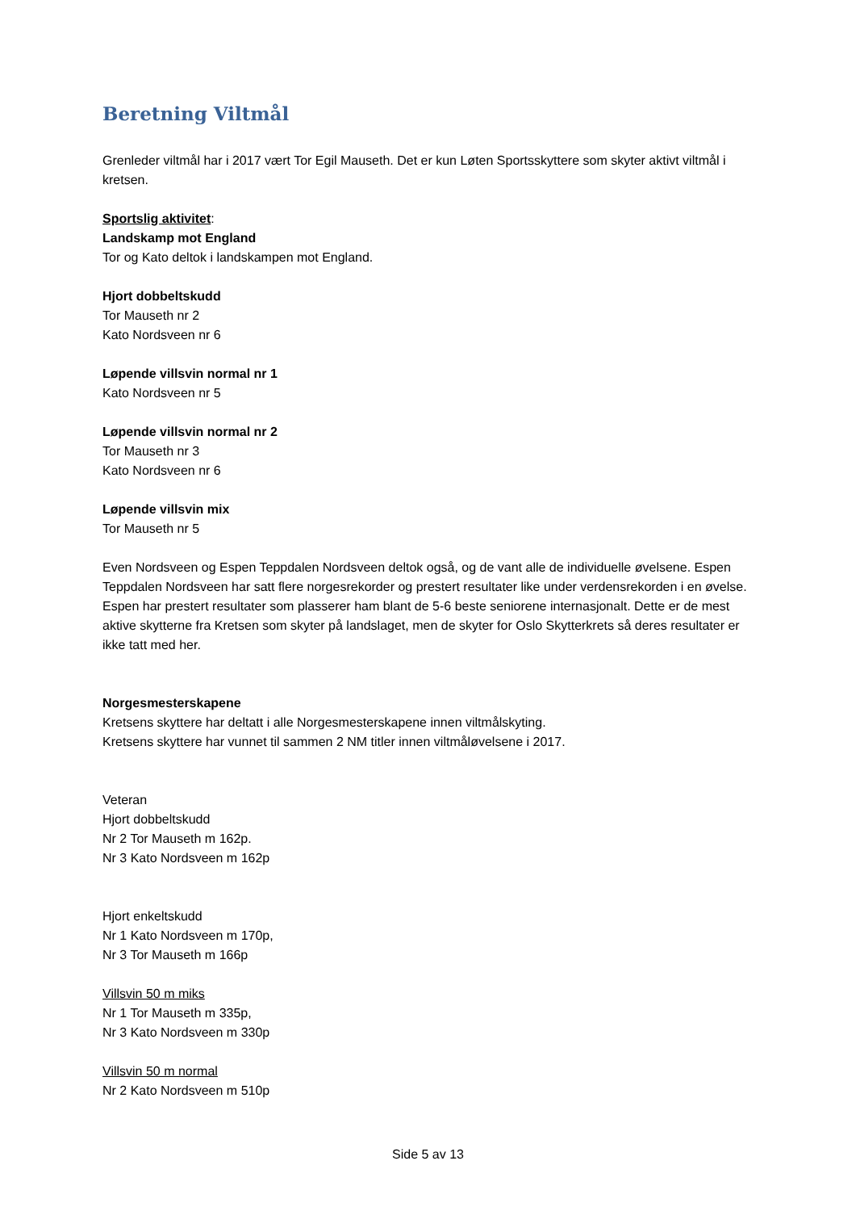Beretning Viltmål
Grenleder viltmål har i 2017 vært Tor Egil Mauseth. Det er kun Løten Sportsskyttere som skyter aktivt viltmål i kretsen.
Sportslig aktivitet:
Landskamp mot England
Tor og Kato deltok i landskampen mot England.
Hjort dobbeltskudd
Tor Mauseth nr 2
Kato Nordsveen nr 6
Løpende villsvin normal nr 1
Kato Nordsveen nr 5
Løpende villsvin normal nr 2
Tor Mauseth nr 3
Kato Nordsveen nr 6
Løpende villsvin mix
Tor Mauseth nr 5
Even Nordsveen og Espen Teppdalen Nordsveen deltok også, og de vant alle de individuelle øvelsene. Espen Teppdalen Nordsveen har satt flere norgesrekorder og prestert resultater like under verdensrekorden i en øvelse. Espen har prestert resultater som plasserer ham blant de 5-6 beste seniorene internasjonalt. Dette er de mest aktive skytterne fra Kretsen som skyter på landslaget, men de skyter for Oslo Skytterkrets så deres resultater er ikke tatt med her.
Norgesmesterskapene
Kretsens skyttere har deltatt i alle Norgesmesterskapene innen viltmålskyting.
Kretsens skyttere har vunnet til sammen 2 NM titler innen viltmåløvelsene i 2017.
Veteran
Hjort dobbeltskudd
Nr 2 Tor Mauseth m 162p.
Nr 3 Kato Nordsveen m 162p
Hjort enkeltskudd
Nr 1 Kato Nordsveen m 170p,
Nr 3 Tor Mauseth m 166p
Villsvin 50 m miks
Nr 1 Tor Mauseth m 335p,
Nr 3 Kato Nordsveen m 330p
Villsvin 50 m normal
Nr 2 Kato Nordsveen m 510p
Side 5 av 13